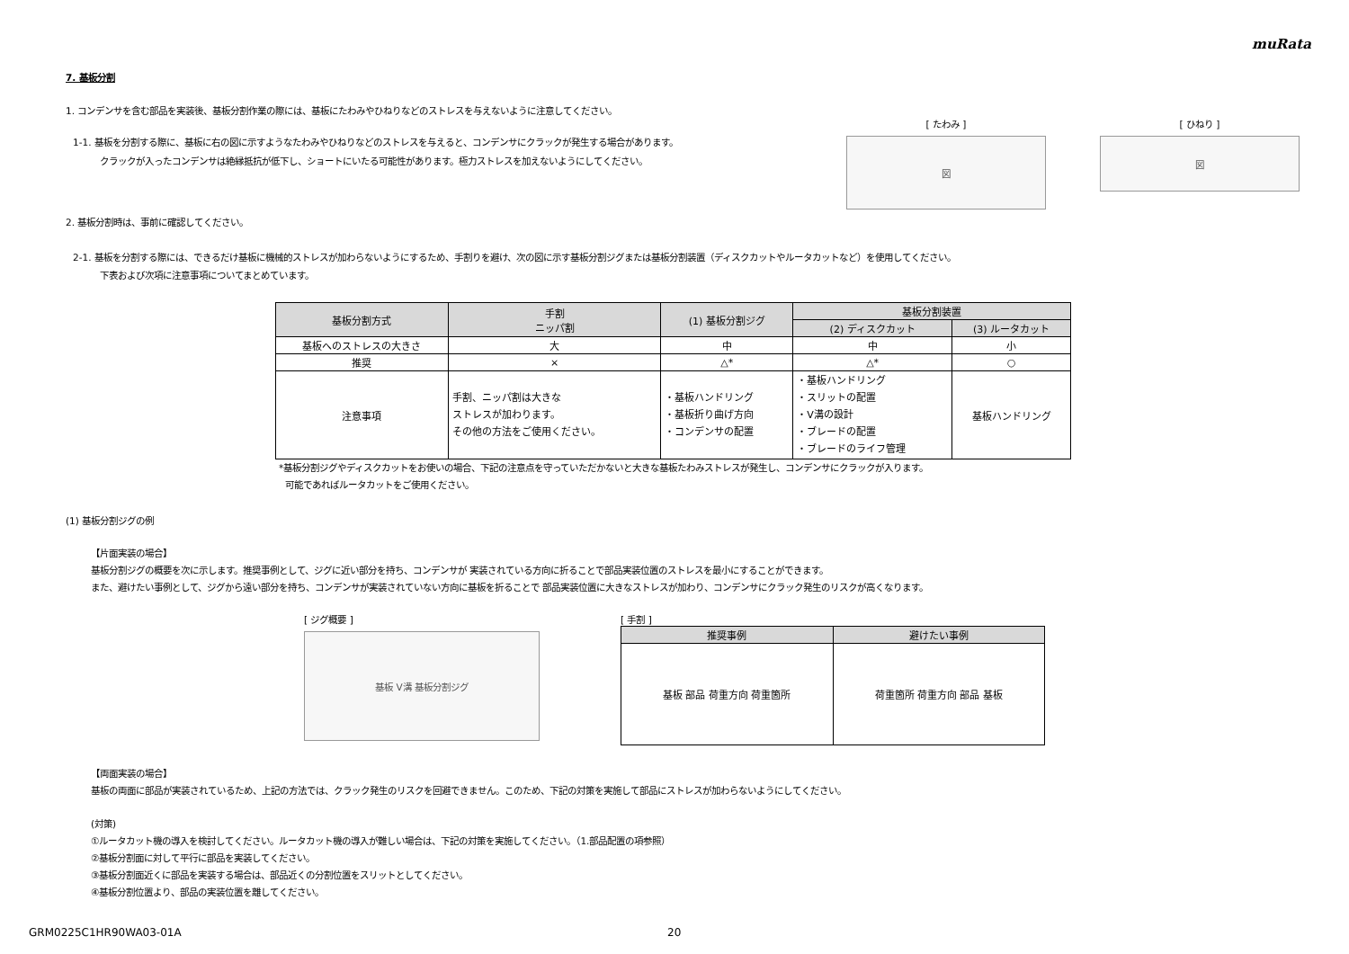muRata
7. 基板分割
1. コンデンサを含む部品を実装後、基板分割作業の際には、基板にたわみやひねりなどのストレスを与えないように注意してください。
1-1. 基板を分割する際に、基板に右の図に示すようなたわみやひねりなどのストレスを与えると、コンデンサにクラックが発生する場合があります。
クラックが入ったコンデンサは絶縁抵抗が低下し、ショートにいたる可能性があります。極力ストレスを加えないようにしてください。
[ たわみ ]
図
[ ひねり ]
図
2. 基板分割時は、事前に確認してください。
2-1. 基板を分割する際には、できるだけ基板に機械的ストレスが加わらないようにするため、手割りを避け、次の図に示す基板分割ジグまたは基板分割装置（ディスクカットやルータカットなど）を使用してください。
下表および次項に注意事項についてまとめています。
| 基板分割方式 | 手割 ニッパ割 | (1) 基板分割ジグ | 基板分割装置 | |
| --- | --- | --- | --- | --- |
| | | | (2) ディスクカット | (3) ルータカット |
| 基板へのストレスの大きさ | 大 | 中 | 中 | 小 |
| 推奨 | × | △* | △* | ○ |
| 注意事項 | 手割、ニッパ割は大きな ストレスが加わります。 その他の方法をご使用ください。 | ・基板ハンドリング ・基板折り曲げ方向 ・コンデンサの配置 | ・基板ハンドリング ・スリットの配置 ・V溝の設計 ・ブレードの配置 ・ブレードのライフ管理 | 基板ハンドリング |
*基板分割ジグやディスクカットをお使いの場合、下記の注意点を守っていただかないと大きな基板たわみストレスが発生し、コンデンサにクラックが入ります。
可能であればルータカットをご使用ください。
(1) 基板分割ジグの例
【片面実装の場合】
基板分割ジグの概要を次に示します。推奨事例として、ジグに近い部分を持ち、コンデンサが 実装されている方向に折ることで部品実装位置のストレスを最小にすることができます。
また、避けたい事例として、ジグから遠い部分を持ち、コンデンサが実装されていない方向に基板を折ることで 部品実装位置に大きなストレスが加わり、コンデンサにクラック発生のリスクが高くなります。
[ ジグ概要 ]
基板 V溝 基板分割ジグ
[ 手割 ]
| 推奨事例 | 避けたい事例 |
| --- | --- |
| 基板 部品 荷重方向 荷重箇所 | 荷重箇所 荷重方向 部品 基板 |
【両面実装の場合】
基板の両面に部品が実装されているため、上記の方法では、クラック発生のリスクを回避できません。このため、下記の対策を実施して部品にストレスが加わらないようにしてください。
(対策)
①ルータカット機の導入を検討してください。ルータカット機の導入が難しい場合は、下記の対策を実施してください。（1.部品配置の項参照）
②基板分割面に対して平行に部品を実装してください。
③基板分割面近くに部品を実装する場合は、部品近くの分割位置をスリットとしてください。
④基板分割位置より、部品の実装位置を離してください。
GRM0225C1HR90WA03-01A 20